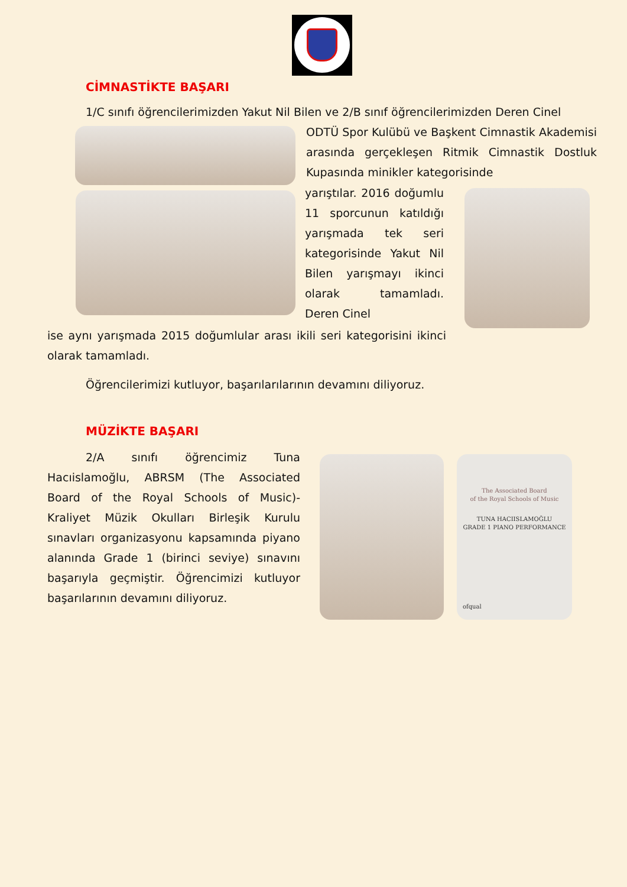CİMNASTİKTE BAŞARI
1/C sınıfı öğrencilerimizden Yakut Nil Bilen ve 2/B sınıf öğrencilerimizden Deren Cinel
ODTÜ Spor Kulübü ve Başkent Cimnastik Akademisi arasında gerçekleşen Ritmik Cimnastik Dostluk Kupasında minikler kategorisinde
yarıştılar. 2016 doğumlu 11 sporcunun katıldığı yarışmada tek seri kategorisinde Yakut Nil Bilen yarışmayı ikinci olarak tamamladı. Deren Cinel
ise aynı yarışmada 2015 doğumlular arası ikili seri kategorisini ikinci olarak tamamladı.
Öğrencilerimizi kutluyor, başarılarılarının devamını diliyoruz.
MÜZİKTE BAŞARI
2/A sınıfı öğrencimiz Tuna Hacıislamoğlu, ABRSM (The Associated Board of the Royal Schools of Music)- Kraliyet Müzik Okulları Birleşik Kurulu sınavları organizasyonu kapsamında piyano alanında Grade 1 (birinci seviye) sınavını başarıyla geçmiştir. Öğrencimizi kutluyor başarılarının devamını diliyoruz.
The Associated Board
of the Royal Schools of Music
TUNA HACIISLAMOĞLU
GRADE 1 PIANO PERFORMANCE
ofqual